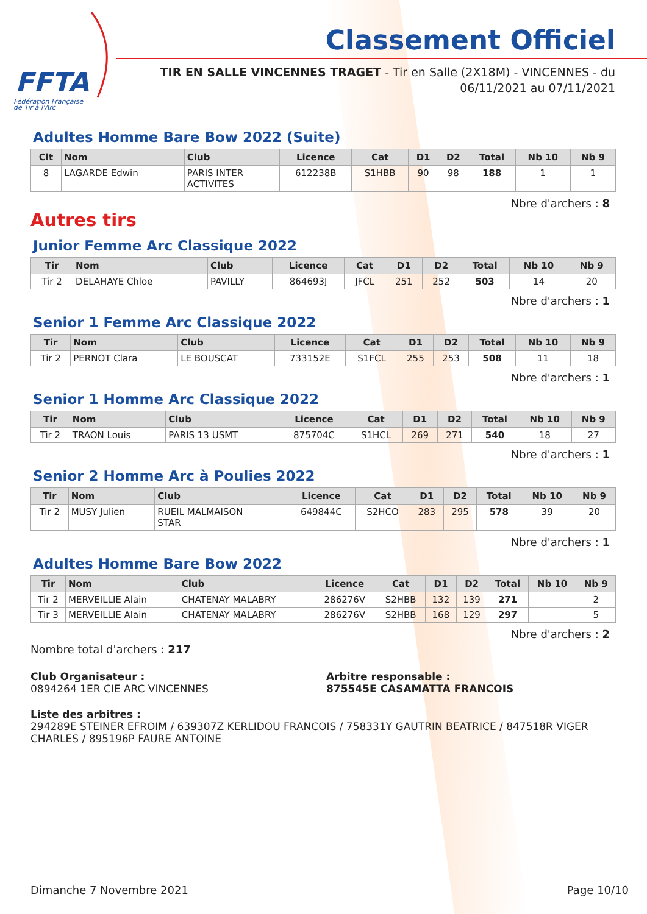FFTA
Fédération Française
de Tir à l'Arc
Classement Officiel
TIR EN SALLE VINCENNES TRAGET - Tir en Salle (2X18M) - VINCENNES - du 06/11/2021 au 07/11/2021
Adultes Homme Bare Bow 2022 (Suite)
| Clt | Nom | Club | Licence | Cat | D1 | D2 | Total | Nb 10 | Nb 9 |
| --- | --- | --- | --- | --- | --- | --- | --- | --- | --- |
| 8 | LAGARDE Edwin | PARIS INTER ACTIVITES | 612238B | S1HBB | 90 | 98 | 188 | 1 | 1 |
Nbre d'archers : 8
Autres tirs
Junior Femme Arc Classique 2022
| Tir | Nom | Club | Licence | Cat | D1 | D2 | Total | Nb 10 | Nb 9 |
| --- | --- | --- | --- | --- | --- | --- | --- | --- | --- |
| Tir 2 | DELAHAYE Chloe | PAVILLY | 864693J | JFCL | 251 | 252 | 503 | 14 | 20 |
Nbre d'archers : 1
Senior 1 Femme Arc Classique 2022
| Tir | Nom | Club | Licence | Cat | D1 | D2 | Total | Nb 10 | Nb 9 |
| --- | --- | --- | --- | --- | --- | --- | --- | --- | --- |
| Tir 2 | PERNOT Clara | LE BOUSCAT | 733152E | S1FCL | 255 | 253 | 508 | 11 | 18 |
Nbre d'archers : 1
Senior 1 Homme Arc Classique 2022
| Tir | Nom | Club | Licence | Cat | D1 | D2 | Total | Nb 10 | Nb 9 |
| --- | --- | --- | --- | --- | --- | --- | --- | --- | --- |
| Tir 2 | TRAON Louis | PARIS 13 USMT | 875704C | S1HCL | 269 | 271 | 540 | 18 | 27 |
Nbre d'archers : 1
Senior 2 Homme Arc à Poulies 2022
| Tir | Nom | Club | Licence | Cat | D1 | D2 | Total | Nb 10 | Nb 9 |
| --- | --- | --- | --- | --- | --- | --- | --- | --- | --- |
| Tir 2 | MUSY Julien | RUEIL MALMAISON STAR | 649844C | S2HCO | 283 | 295 | 578 | 39 | 20 |
Nbre d'archers : 1
Adultes Homme Bare Bow 2022
| Tir | Nom | Club | Licence | Cat | D1 | D2 | Total | Nb 10 | Nb 9 |
| --- | --- | --- | --- | --- | --- | --- | --- | --- | --- |
| Tir 2 | MERVEILLIE Alain | CHATENAY MALABRY | 286276V | S2HBB | 132 | 139 | 271 | | 2 |
| Tir 3 | MERVEILLIE Alain | CHATENAY MALABRY | 286276V | S2HBB | 168 | 129 | 297 | | 5 |
Nbre d'archers : 2
Nombre total d'archers : 217
Club Organisateur :
0894264 1ER CIE ARC VINCENNES
Arbitre responsable :
875545E CASAMATTA FRANCOIS
Liste des arbitres :
294289E STEINER EFROIM / 639307Z KERLIDOU FRANCOIS / 758331Y GAUTRIN BEATRICE / 847518R VIGER CHARLES / 895196P FAURE ANTOINE
Dimanche 7 Novembre 2021 Page 10/10